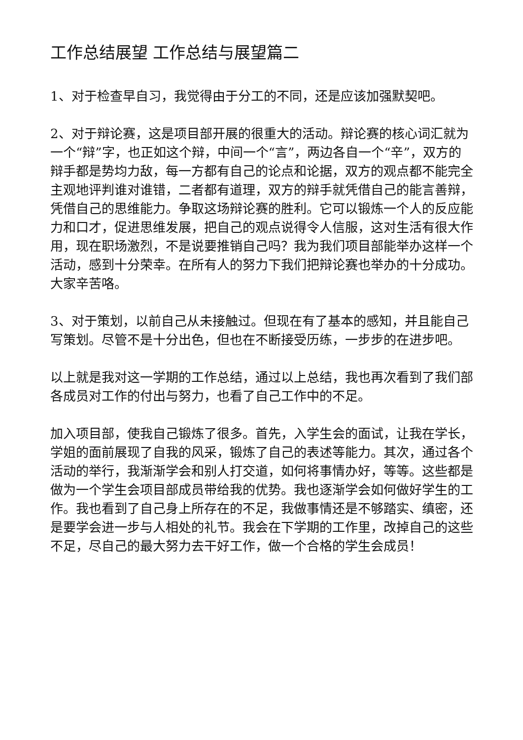工作总结展望 工作总结与展望篇二
1、对于检查早自习，我觉得由于分工的不同，还是应该加强默契吧。
2、对于辩论赛，这是项目部开展的很重大的活动。辩论赛的核心词汇就为一个“辩”字，也正如这个辩，中间一个“言”，两边各自一个“辛”，双方的辩手都是势均力敌，每一方都有自己的论点和论据，双方的观点都不能完全主观地评判谁对谁错，二者都有道理，双方的辩手就凭借自己的能言善辩，凭借自己的思维能力。争取这场辩论赛的胜利。它可以锻炼一个人的反应能力和口才，促进思维发展，把自己的观点说得令人信服，这对生活有很大作用，现在职场激烈，不是说要推销自己吗？我为我们项目部能举办这样一个活动，感到十分荣幸。在所有人的努力下我们把辩论赛也举办的十分成功。大家辛苦咯。
3、对于策划，以前自己从未接触过。但现在有了基本的感知，并且能自己写策划。尽管不是十分出色，但也在不断接受历练，一步步的在进步吧。
以上就是我对这一学期的工作总结，通过以上总结，我也再次看到了我们部各成员对工作的付出与努力，也看了自己工作中的不足。
加入项目部，使我自己锻炼了很多。首先，入学生会的面试，让我在学长，学姐的面前展现了自我的风采，锻炼了自己的表述等能力。其次，通过各个活动的举行，我渐渐学会和别人打交道，如何将事情办好，等等。这些都是做为一个学生会项目部成员带给我的优势。我也逐渐学会如何做好学生的工作。我也看到了自己身上所存在的不足，我做事情还是不够踏实、缜密，还是要学会进一步与人相处的礼节。我会在下学期的工作里，改掉自己的这些不足，尽自己的最大努力去干好工作，做一个合格的学生会成员！